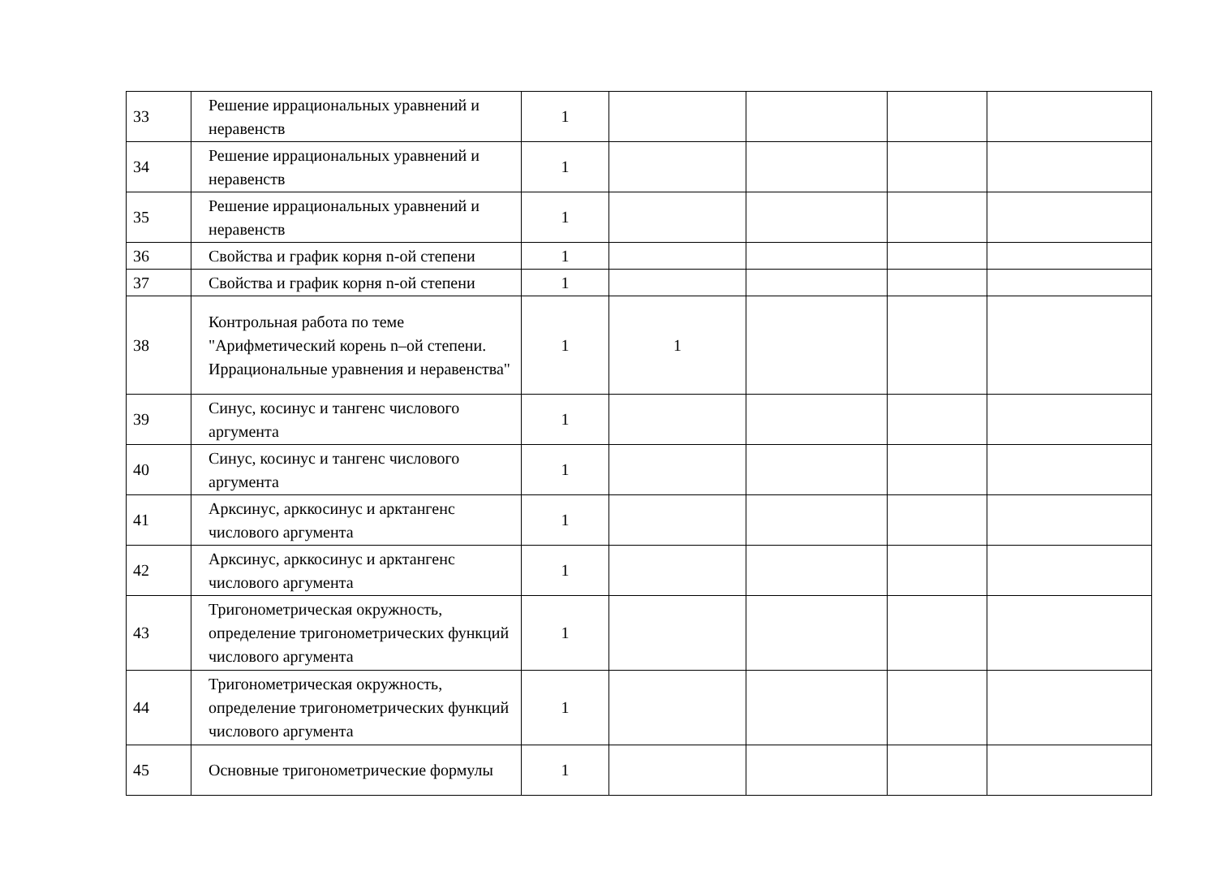| 33 | Решение иррациональных уравнений и неравенств | 1 | | | | |
| 34 | Решение иррациональных уравнений и неравенств | 1 | | | | |
| 35 | Решение иррациональных уравнений и неравенств | 1 | | | | |
| 36 | Свойства и график корня n-ой степени | 1 | | | | |
| 37 | Свойства и график корня n-ой степени | 1 | | | | |
| 38 | Контрольная работа по теме "Арифметический корень n–ой степени. Иррациональные уравнения и неравенства" | 1 | 1 | | | |
| 39 | Синус, косинус и тангенс числового аргумента | 1 | | | | |
| 40 | Синус, косинус и тангенс числового аргумента | 1 | | | | |
| 41 | Арксинус, арккосинус и арктангенс числового аргумента | 1 | | | | |
| 42 | Арксинус, арккосинус и арктангенс числового аргумента | 1 | | | | |
| 43 | Тригонометрическая окружность, определение тригонометрических функций числового аргумента | 1 | | | | |
| 44 | Тригонометрическая окружность, определение тригонометрических функций числового аргумента | 1 | | | | |
| 45 | Основные тригонометрические формулы | 1 | | | | |